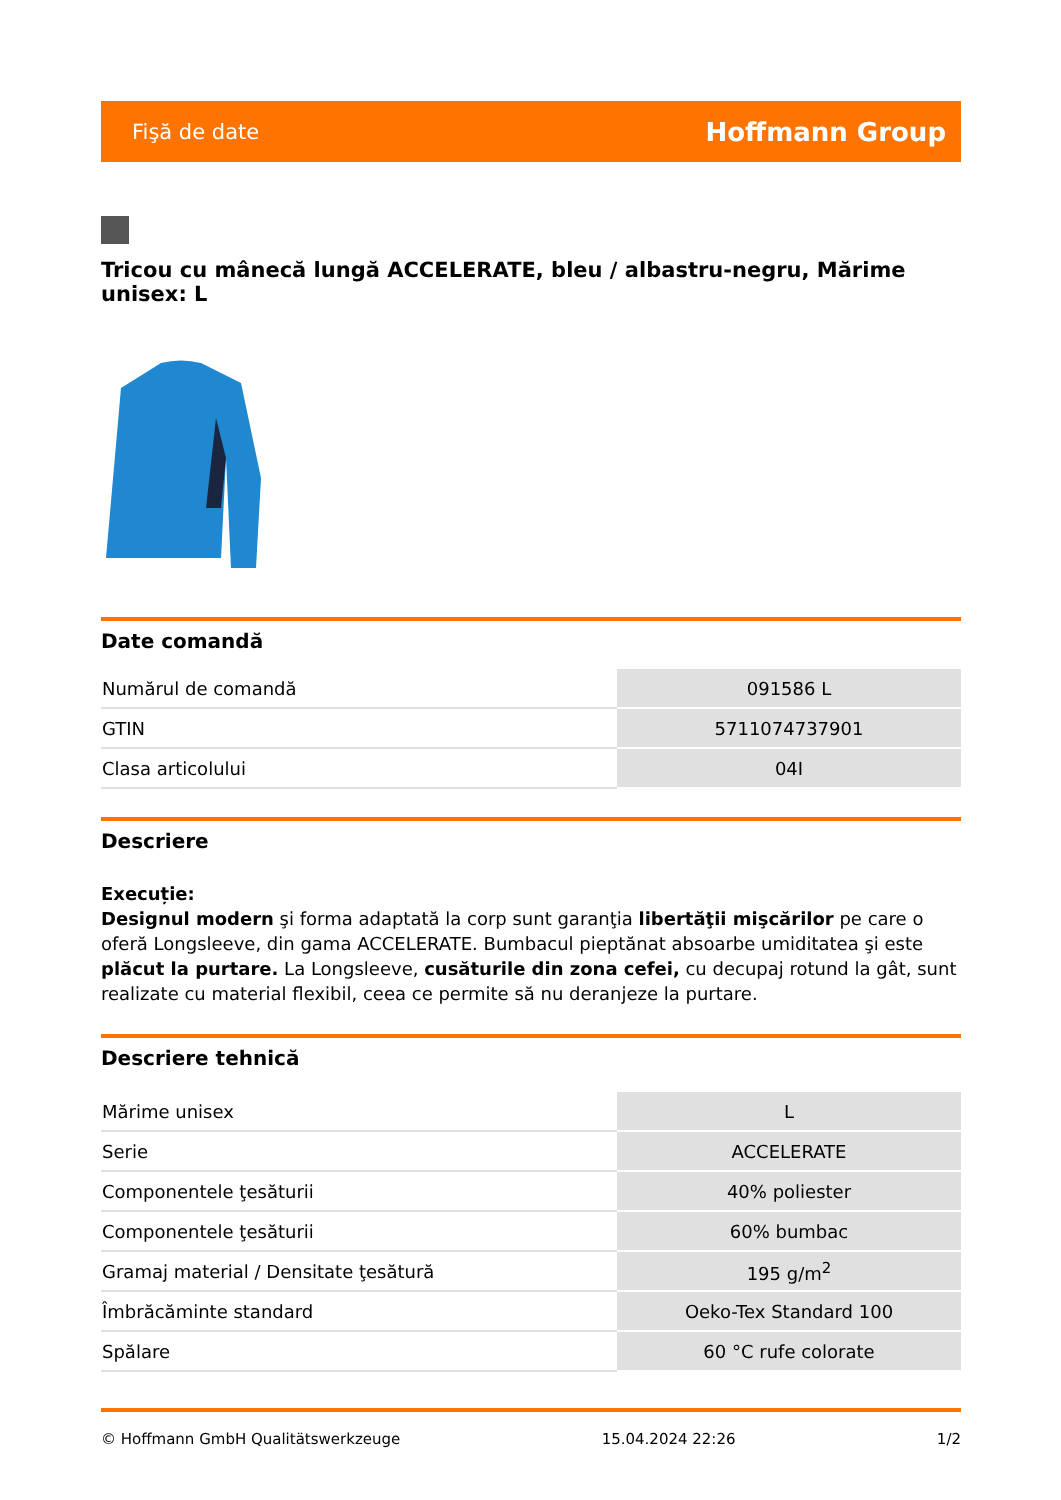Fişă de date Hoffmann Group
Tricou cu mânecă lungă ACCELERATE, bleu / albastru-negru, Mărime unisex: L
Date comandă
| Numărul de comandă | 091586 L |
| GTIN | 5711074737901 |
| Clasa articolului | 04I |
Descriere
Execuție:
Designul modern şi forma adaptată la corp sunt garanţia libertăţii mişcărilor pe care o oferă Longsleeve, din gama ACCELERATE. Bumbacul pieptănat absoarbe umiditatea şi este plăcut la purtare. La Longsleeve, cusăturile din zona cefei, cu decupaj rotund la gât, sunt realizate cu material flexibil, ceea ce permite să nu deranjeze la purtare.
Descriere tehnică
| Mărime unisex | L |
| Serie | ACCELERATE |
| Componentele ţesăturii | 40% poliester |
| Componentele ţesăturii | 60% bumbac |
| Gramaj material / Densitate ţesătură | 195 g/m<sup>2</sup> |
| Îmbrăcăminte standard | Oeko-Tex Standard 100 |
| Spălare | 60 °C rufe colorate |
© Hoffmann GmbH Qualitätswerkzeuge 15.04.2024 22:26 1/2